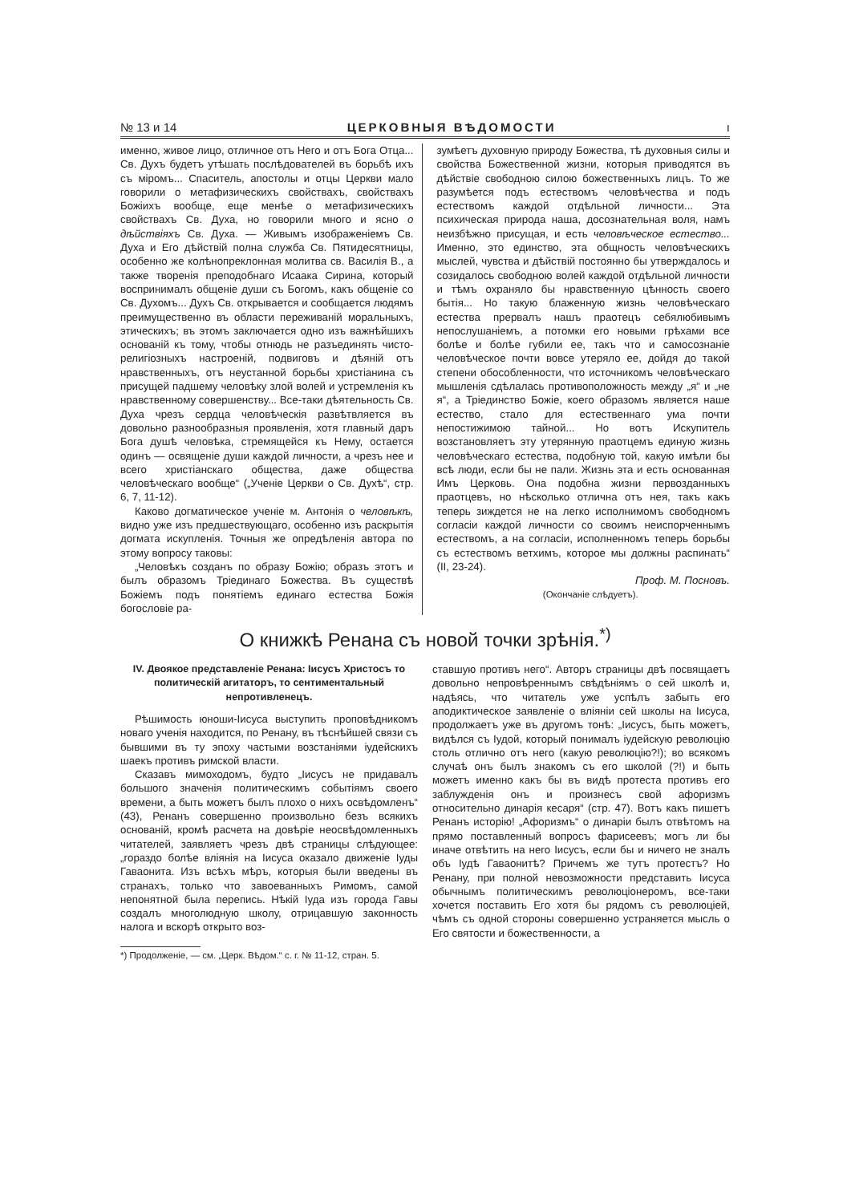№ 13 и 14 ЦЕРКОВНЫЯ ВѢДОМОСТИ ı
именно, живое лицо, отличное отъ Него и отъ Бога Отца... Св. Духъ будетъ утѣшать послѣдователей въ борьбѣ ихъ съ міромъ... Спаситель, апостолы и отцы Церкви мало говорили о метафизическихъ свойствахъ, свойствахъ Божіихъ вообще, еще менѣе о метафизическихъ свойствахъ Св. Духа, но говорили много и ясно о дѣйствіяхъ Св. Духа. — Живымъ изображеніемъ Св. Духа и Его дѣйствій полна служба Св. Пятидесятницы, особенно же колѣнопреклонная молитва св. Василія В., а также творенія преподобнаго Исаака Сирина, который воспринималъ общеніе души съ Богомъ, какъ общеніе со Св. Духомъ... Духъ Св. открывается и сообщается людямъ преимущественно въ области переживаній моральныхъ, этическихъ; въ этомъ заключается одно изъ важнѣйшихъ основаній къ тому, чтобы отнюдь не разъединять чисто-религіозныхъ настроеній, подвиговъ и дѣяній отъ нравственныхъ, отъ неустанной борьбы христіанина съ присущей падшему человѣку злой волей и устремленія къ нравственному совершенству... Все-таки дѣятельность Св. Духа чрезъ сердца человѣческія развѣтвляется въ довольно разнообразныя проявленія, хотя главный даръ Бога душѣ человѣка, стремящейся къ Нему, остается одинъ — освященіе души каждой личности, а чрезъ нее и всего христіанскаго общества, даже общества человѣческаго вообще“ („Ученіе Церкви о Св. Духѣ“, стр. 6, 7, 11-12).
Каково догматическое ученіе м. Антонія о человѣкѣ, видно уже изъ предшествующаго, особенно изъ раскрытія догмата искупленія. Точныя же опредѣленія автора по этому вопросу таковы:
„Человѣкъ созданъ по образу Божію; образъ этотъ и былъ образомъ Тріединаго Божества. Въ существѣ Божіемъ подъ понятіемъ единаго естества Божія богословіе ра-
зумѣетъ духовную природу Божества, тѣ духовныя силы и свойства Божественной жизни, которыя приводятся въ дѣйствіе свободною силою божественныхъ лицъ. То же разумѣется подъ естествомъ человѣчества и подъ естествомъ каждой отдѣльной личности... Эта психическая природа наша, досознательная воля, намъ неизбѣжно присущая, и есть человѣческое естество... Именно, это единство, эта общность человѣческихъ мыслей, чувства и дѣйствій постоянно бы утверждалось и созидалось свободною волей каждой отдѣльной личности и тѣмъ охраняло бы нравственную цѣнность своего бытія... Но такую блаженную жизнь человѣческаго естества прервалъ нашъ праотецъ себялюбивымъ непослушаніемъ, а потомки его новыми грѣхами все болѣе и болѣе губили ее, такъ что и самосознаніе человѣческое почти вовсе утеряло ее, дойдя до такой степени обособленности, что источникомъ человѣческаго мышленія сдѣлалась противоположность между „я“ и „не я“, а Тріединство Божіе, коего образомъ является наше естество, стало для естественнаго ума почти непостижимою тайной... Но вотъ Искупитель возстановляетъ эту утерянную праотцемъ единую жизнь человѣческаго естества, подобную той, какую имѣли бы всѣ люди, если бы не пали. Жизнь эта и есть основанная Имъ Церковь. Она подобна жизни первозданныхъ праотцевъ, но нѣсколько отлична отъ нея, такъ какъ теперь зиждется не на легко исполнимомъ свободномъ согласіи каждой личности со своимъ неиспорченнымъ естествомъ, а на согласіи, исполненномъ теперь борьбы съ естествомъ ветхимъ, которое мы должны распинать“ (II, 23-24).
Проф. М. Посновъ.
(Окончаніе слѣдуетъ).
О книжкѣ Ренана съ новой точки зрѣнія.<sup>*)</sup>
IV. Двоякое представленіе Ренана: Іисусъ Христосъ то политическій агитаторъ, то сентиментальный непротивленецъ.
Рѣшимость юноши-Іисуса выступить проповѣдникомъ новаго ученія находится, по Ренану, въ тѣснѣйшей связи съ бывшими въ ту эпоху частыми возстаніями іудейскихъ шаекъ противъ римской власти.
Сказавъ мимоходомъ, будто „Іисусъ не придавалъ большого значенія политическимъ событіямъ своего времени, а быть можетъ былъ плохо о нихъ освѣдомленъ“ (43), Ренанъ совершенно произвольно безъ всякихъ основаній, кромѣ расчета на довѣріе неосвѣдомленныхъ читателей, заявляетъ чрезъ двѣ страницы слѣдующее: „гораздо болѣе вліянія на Іисуса оказало движеніе Іуды Гаваонита. Изъ всѣхъ мѣръ, которыя были введены въ странахъ, только что завоеванныхъ Римомъ, самой непонятной была перепись. Нѣкій Іуда изъ города Гавы создалъ многолюдную школу, отрицавшую законность налога и вскорѣ открыто воз-
ставшую противъ него“. Авторъ страницы двѣ посвящаетъ довольно непровѣреннымъ свѣдѣніямъ о сей школѣ и, надѣясь, что читатель уже успѣлъ забыть его аподиктическое заявленіе о вліяніи сей школы на Іисуса, продолжаетъ уже въ другомъ тонѣ: „Іисусъ, быть можетъ, видѣлся съ Іудой, который понималъ іудейскую революцію столь отлично отъ него (какую революцію?!); во всякомъ случаѣ онъ былъ знакомъ съ его школой (?!) и быть можетъ именно какъ бы въ видѣ протеста противъ его заблужденія онъ и произнесъ свой афоризмъ относительно динарія кесаря“ (стр. 47). Вотъ какъ пишетъ Ренанъ исторію! „Афоризмъ“ о динаріи былъ отвѣтомъ на прямо поставленный вопросъ фарисеевъ; могъ ли бы иначе отвѣтить на него Іисусъ, если бы и ничего не зналъ объ Іудѣ Гаваонитѣ? Причемъ же тутъ протестъ? Но Ренану, при полной невозможности представить Іисуса обычнымъ политическимъ революціонеромъ, все-таки хочется поставить Его хотя бы рядомъ съ революціей, чѣмъ съ одной стороны совершенно устраняется мысль о Его святости и божественности, а
*) Продолженіе, — см. „Церк. Вѣдом.“ с. г. № 11-12, стран. 5.